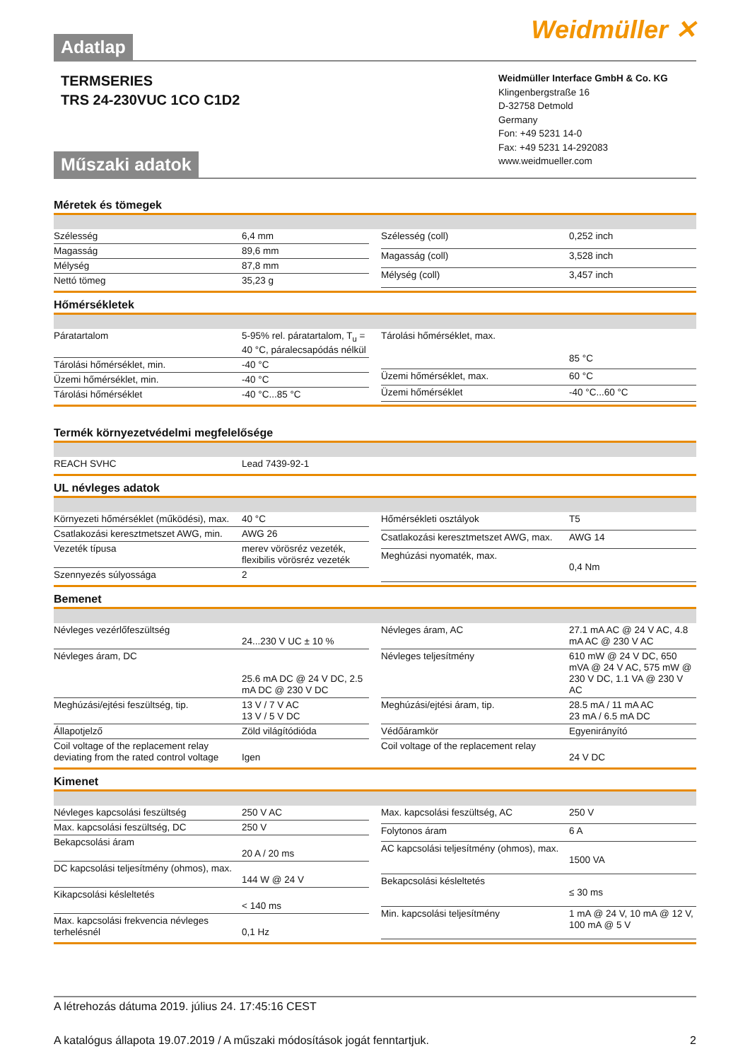Adatlap
Weidmüller ✕
TERMSERIES
TRS 24-230VUC 1CO C1D2
Műszaki adatok
Weidmüller Interface GmbH & Co. KG
Klingenbergstraße 16
D-32758 Detmold
Germany
Fon: +49 5231 14-0
Fax: +49 5231 14-292083
www.weidmueller.com
Méretek és tömegek
| Szélesség | 6,4 mm |
| Magasság | 89,6 mm |
| Mélység | 87,8 mm |
| Nettó tömeg | 35,23 g |
| Szélesség (coll) | 0,252 inch |
| Magasság (coll) | 3,528 inch |
| Mélység (coll) | 3,457 inch |
Hőmérsékletek
| Páratartalom | 5-95% rel. páratartalom, T<sub>u</sub> = 40 °C, páralecsapódás nélkül |
| Tárolási hőmérséklet, min. | -40 °C |
| Üzemi hőmérséklet, min. | -40 °C |
| Tárolási hőmérséklet | -40 °C...85 °C |
| Tárolási hőmérséklet, max. | 85 °C |
| Üzemi hőmérséklet, max. | 60 °C |
| Üzemi hőmérséklet | -40 °C...60 °C |
Termék környezetvédelmi megfelelősége
| REACH SVHC | Lead 7439-92-1 |
UL névleges adatok
| Környezeti hőmérséklet (működési), max. | 40 °C |
| Csatlakozási keresztmetszet AWG, min. | AWG 26 |
| Vezeték típusa | merev vörösréz vezeték, flexibilis vörösréz vezeték |
| Szennyezés súlyossága | 2 |
| Hőmérsékleti osztályok | T5 |
| Csatlakozási keresztmetszet AWG, max. | AWG 14 |
| Meghúzási nyomaték, max. | 0,4 Nm |
Bemenet
| Névleges vezérlőfeszültség | 24...230 V UC ± 10 % |
| Névleges áram, DC | 25.6 mA DC @ 24 V DC, 2.5 mA DC @ 230 V DC |
| Meghúzási/ejtési feszültség, tip. | 13 V / 7 V AC 13 V / 5 V DC |
| Állapotjelző | Zöld világítódióda |
| Coil voltage of the replacement relay deviating from the rated control voltage | Igen |
| Névleges áram, AC | 27.1 mA AC @ 24 V AC, 4.8 mA AC @ 230 V AC |
| Névleges teljesítmény | 610 mW @ 24 V DC, 650 mVA @ 24 V AC, 575 mW @ 230 V DC, 1.1 VA @ 230 V AC |
| Meghúzási/ejtési áram, tip. | 28.5 mA / 11 mA AC 23 mA / 6.5 mA DC |
| Védőáramkör | Egyenirányító |
| Coil voltage of the replacement relay | 24 V DC |
Kimenet
| Névleges kapcsolási feszültség | 250 V AC |
| Max. kapcsolási feszültség, DC | 250 V |
| Bekapcsolási áram | 20 A / 20 ms |
| DC kapcsolási teljesítmény (ohmos), max. | 144 W @ 24 V |
| Kikapcsolási késleltetés | < 140 ms |
| Max. kapcsolási frekvencia névleges terhelésnél | 0,1 Hz |
| Max. kapcsolási feszültség, AC | 250 V |
| Folytonos áram | 6 A |
| AC kapcsolási teljesítmény (ohmos), max. | 1500 VA |
| Bekapcsolási késleltetés | ≤ 30 ms |
| Min. kapcsolási teljesítmény | 1 mA @ 24 V, 10 mA @ 12 V, 100 mA @ 5 V |
A létrehozás dátuma 2019. július 24. 17:45:16 CEST
A katalógus állapota 19.07.2019 / A műszaki módosítások jogát fenntartjuk. 2